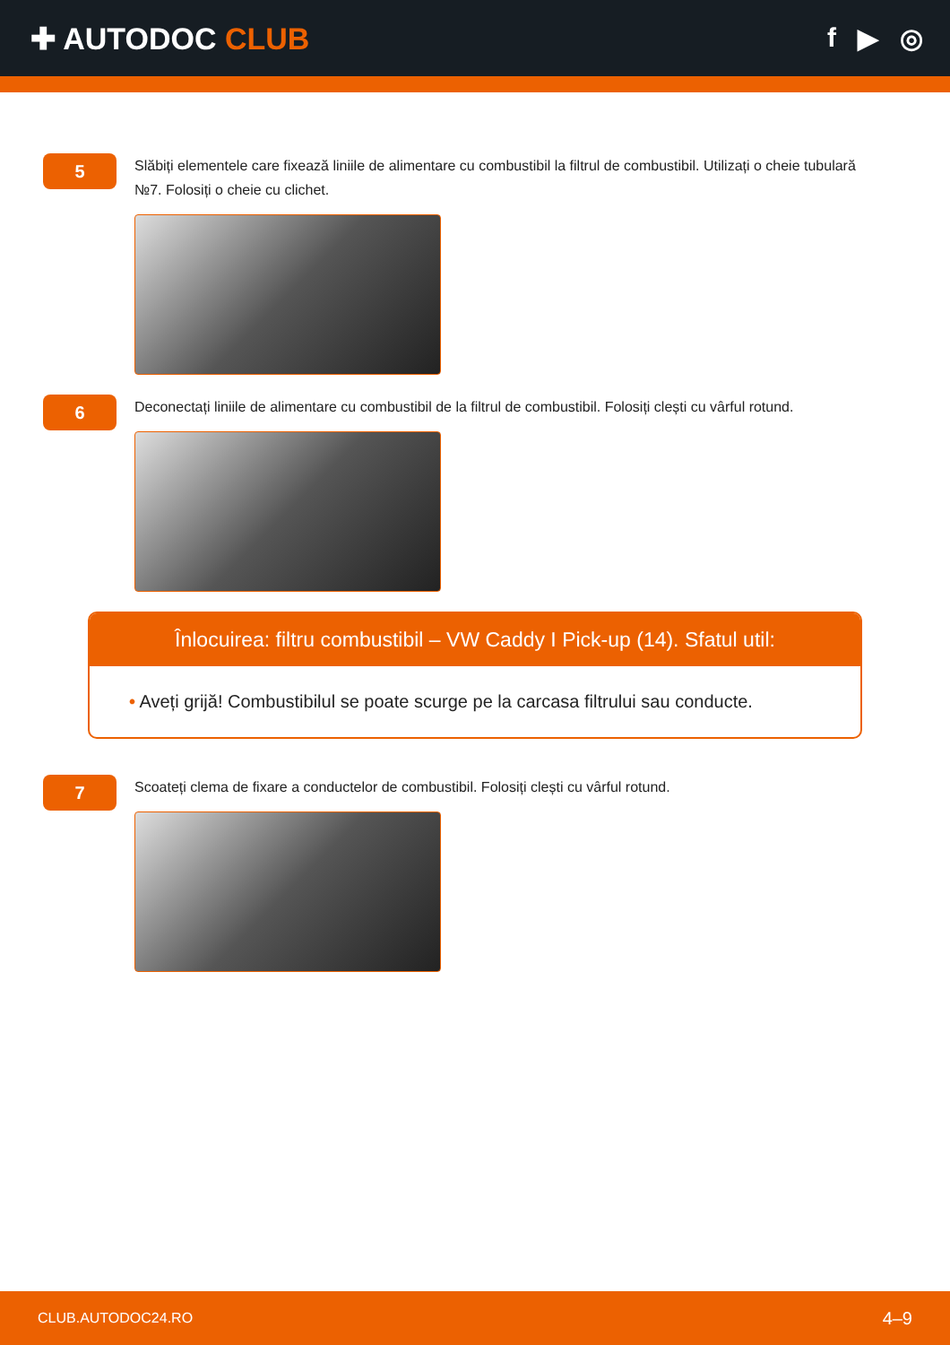✚ AUTODOC CLUB f ▶ ◎
5
Slăbiți elementele care fixează liniile de alimentare cu combustibil la filtrul de combustibil. Utilizați o cheie tubulară №7. Folosiți o cheie cu clichet.
6
Deconectați liniile de alimentare cu combustibil de la filtrul de combustibil. Folosiți clești cu vârful rotund.
Înlocuirea: filtru combustibil – VW Caddy I Pick-up (14). Sfatul util:
• Aveți grijă! Combustibilul se poate scurge pe la carcasa filtrului sau conducte.
7
Scoateți clema de fixare a conductelor de combustibil. Folosiți clești cu vârful rotund.
CLUB.AUTODOC24.RO 4–9